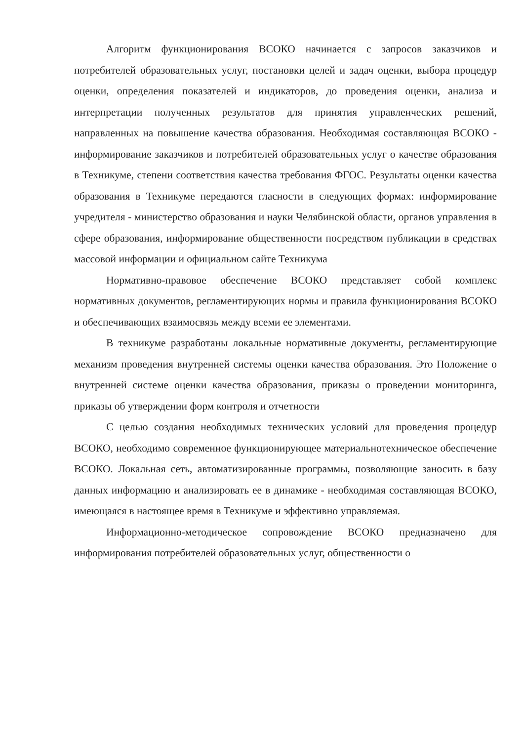Алгоритм функционирования ВСОКО начинается с запросов заказчиков и потребителей образовательных услуг, постановки целей и задач оценки, выбора процедур оценки, определения показателей и индикаторов, до проведения оценки, анализа и интерпретации полученных результатов для принятия управленческих решений, направленных на повышение качества образования. Необходимая составляющая ВСОКО - информирование заказчиков и потребителей образовательных услуг о качестве образования в Техникуме, степени соответствия качества требования ФГОС. Результаты оценки качества образования в Техникуме передаются гласности в следующих формах: информирование учредителя - министерство образования и науки Челябинской области, органов управления в сфере образования, информирование общественности посредством публикации в средствах массовой информации и официальном сайте Техникума
Нормативно-правовое обеспечение ВСОКО представляет собой комплекс нормативных документов, регламентирующих нормы и правила функционирования ВСОКО и обеспечивающих взаимосвязь между всеми ее элементами.
В техникуме разработаны локальные нормативные документы, регламентирующие механизм проведения внутренней системы оценки качества образования. Это Положение о внутренней системе оценки качества образования, приказы о проведении мониторинга, приказы об утверждении форм контроля и отчетности
С целью создания необходимых технических условий для проведения процедур ВСОКО, необходимо современное функционирующее материальнотехническое обеспечение ВСОКО. Локальная сеть, автоматизированные программы, позволяющие заносить в базу данных информацию и анализировать ее в динамике - необходимая составляющая ВСОКО, имеющаяся в настоящее время в Техникуме и эффективно управляемая.
Информационно-методическое сопровождение ВСОКО предназначено для информирования потребителей образовательных услуг, общественности о